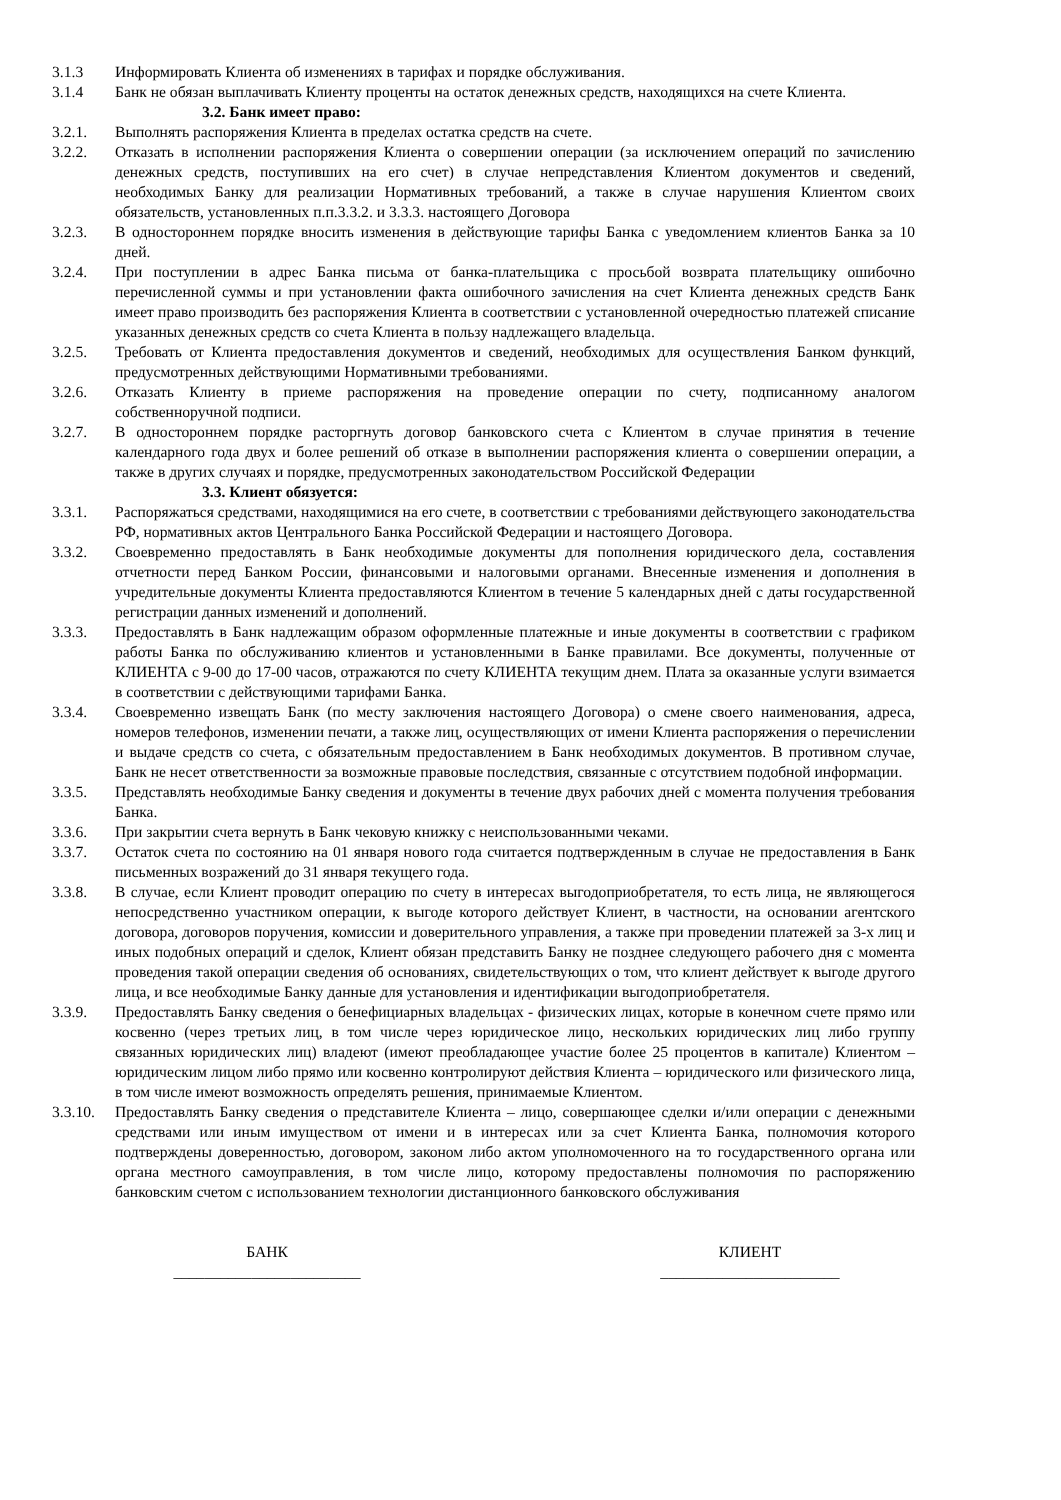3.1.3 Информировать Клиента об изменениях в тарифах и порядке обслуживания.
3.1.4 Банк не обязан выплачивать Клиенту проценты на остаток денежных средств, находящихся на счете Клиента.
3.2. Банк имеет право:
3.2.1. Выполнять распоряжения Клиента в пределах остатка средств на счете.
3.2.2. Отказать в исполнении распоряжения Клиента о совершении операции (за исключением операций по зачислению денежных средств, поступивших на его счет) в случае непредставления Клиентом документов и сведений, необходимых Банку для реализации Нормативных требований, а также в случае нарушения Клиентом своих обязательств, установленных п.п.3.3.2. и 3.3.3. настоящего Договора
3.2.3. В одностороннем порядке вносить изменения в действующие тарифы Банка с уведомлением клиентов Банка за 10 дней.
3.2.4. При поступлении в адрес Банка письма от банка-плательщика с просьбой возврата плательщику ошибочно перечисленной суммы и при установлении факта ошибочного зачисления на счет Клиента денежных средств Банк имеет право производить без распоряжения Клиента в соответствии с установленной очередностью платежей списание указанных денежных средств со счета Клиента в пользу надлежащего владельца.
3.2.5. Требовать от Клиента предоставления документов и сведений, необходимых для осуществления Банком функций, предусмотренных действующими Нормативными требованиями.
3.2.6. Отказать Клиенту в приеме распоряжения на проведение операции по счету, подписанному аналогом собственноручной подписи.
3.2.7. В одностороннем порядке расторгнуть договор банковского счета с Клиентом в случае принятия в течение календарного года двух и более решений об отказе в выполнении распоряжения клиента о совершении операции, а также в других случаях и порядке, предусмотренных законодательством Российской Федерации
3.3. Клиент обязуется:
3.3.1. Распоряжаться средствами, находящимися на его счете, в соответствии с требованиями действующего законодательства РФ, нормативных актов Центрального Банка Российской Федерации и настоящего Договора.
3.3.2. Своевременно предоставлять в Банк необходимые документы для пополнения юридического дела, составления отчетности перед Банком России, финансовыми и налоговыми органами. Внесенные изменения и дополнения в учредительные документы Клиента предоставляются Клиентом в течение 5 календарных дней с даты государственной регистрации данных изменений и дополнений.
3.3.3. Предоставлять в Банк надлежащим образом оформленные платежные и иные документы в соответствии с графиком работы Банка по обслуживанию клиентов и установленными в Банке правилами. Все документы, полученные от КЛИЕНТА с 9-00 до 17-00 часов, отражаются по счету КЛИЕНТА текущим днем. Плата за оказанные услуги взимается в соответствии с действующими тарифами Банка.
3.3.4. Своевременно извещать Банк (по месту заключения настоящего Договора) о смене своего наименования, адреса, номеров телефонов, изменении печати, а также лиц, осуществляющих от имени Клиента распоряжения о перечислении и выдаче средств со счета, с обязательным предоставлением в Банк необходимых документов. В противном случае, Банк не несет ответственности за возможные правовые последствия, связанные с отсутствием подобной информации.
3.3.5. Представлять необходимые Банку сведения и документы в течение двух рабочих дней с момента получения требования Банка.
3.3.6. При закрытии счета вернуть в Банк чековую книжку с неиспользованными чеками.
3.3.7. Остаток счета по состоянию на 01 января нового года считается подтвержденным в случае не предоставления в Банк письменных возражений до 31 января текущего года.
3.3.8. В случае, если Клиент проводит операцию по счету в интересах выгодоприобретателя, то есть лица, не являющегося непосредственно участником операции, к выгоде которого действует Клиент, в частности, на основании агентского договора, договоров поручения, комиссии и доверительного управления, а также при проведении платежей за 3-х лиц и иных подобных операций и сделок, Клиент обязан представить Банку не позднее следующего рабочего дня с момента проведения такой операции сведения об основаниях, свидетельствующих о том, что клиент действует к выгоде другого лица, и все необходимые Банку данные для установления и идентификации выгодоприобретателя.
3.3.9. Предоставлять Банку сведения о бенефициарных владельцах - физических лицах, которые в конечном счете прямо или косвенно (через третьих лиц, в том числе через юридическое лицо, нескольких юридических лиц либо группу связанных юридических лиц) владеют (имеют преобладающее участие более 25 процентов в капитале) Клиентом – юридическим лицом либо прямо или косвенно контролируют действия Клиента – юридического или физического лица, в том числе имеют возможность определять решения, принимаемые Клиентом.
3.3.10. Предоставлять Банку сведения о представителе Клиента – лицо, совершающее сделки и/или операции с денежными средствами или иным имуществом от имени и в интересах или за счет Клиента Банка, полномочия которого подтверждены доверенностью, договором, законом либо актом уполномоченного на то государственного органа или органа местного самоуправления, в том числе лицо, которому предоставлены полномочия по распоряжению банковским счетом с использованием технологии дистанционного банковского обслуживания
БАНК
________________________
КЛИЕНТ
_______________________